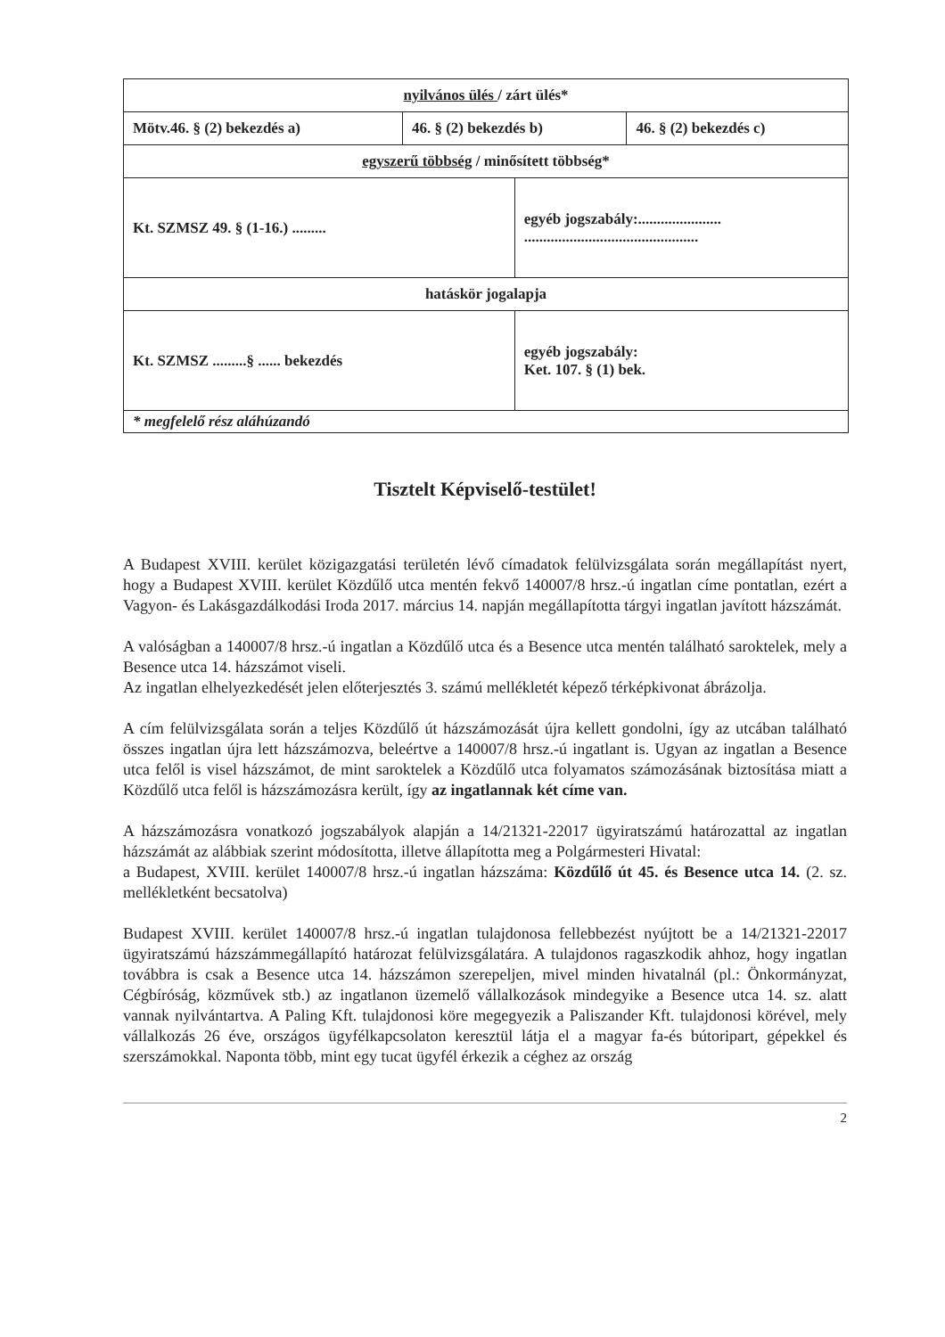| nyilvános ülés / zárt ülés* | | | |
| Mötv.46. § (2) bekezdés a) | 46. § (2) bekezdés b) | | 46. § (2) bekezdés c) |
| egyszerű többség / minősített többség* | | | |
| Kt. SZMSZ 49. § (1-16.) ......... | | egyéb jogszabály:...................... .............................................. | |
| hatáskör jogalapja | | | |
| Kt. SZMSZ .........§ ...... bekezdés | | egyéb jogszabály: Ket. 107. § (1) bek. | |
| * megfelelő rész aláhúzandó | | | |
Tisztelt Képviselő-testület!
A Budapest XVIII. kerület közigazgatási területén lévő címadatok felülvizsgálata során megállapítást nyert, hogy a Budapest XVIII. kerület Közdűlő utca mentén fekvő 140007/8 hrsz.-ú ingatlan címe pontatlan, ezért a Vagyon- és Lakásgazdálkodási Iroda 2017. március 14. napján megállapította tárgyi ingatlan javított házszámát.
A valóságban a 140007/8 hrsz.-ú ingatlan a Közdűlő utca és a Besence utca mentén található saroktelek, mely a Besence utca 14. házszámot viseli.
Az ingatlan elhelyezkedését jelen előterjesztés 3. számú mellékletét képező térképkivonat ábrázolja.
A cím felülvizsgálata során a teljes Közdűlő út házszámozását újra kellett gondolni, így az utcában található összes ingatlan újra lett házszámozva, beleértve a 140007/8 hrsz.-ú ingatlant is. Ugyan az ingatlan a Besence utca felől is visel házszámot, de mint saroktelek a Közdűlő utca folyamatos számozásának biztosítása miatt a Közdűlő utca felől is házszámozásra került, így az ingatlannak két címe van.
A házszámozásra vonatkozó jogszabályok alapján a 14/21321-22017 ügyiratszámú határozattal az ingatlan házszámát az alábbiak szerint módosította, illetve állapította meg a Polgármesteri Hivatal:
a Budapest, XVIII. kerület 140007/8 hrsz.-ú ingatlan házszáma: Közdűlő út 45. és Besence utca 14. (2. sz. mellékletként becsatolva)
Budapest XVIII. kerület 140007/8 hrsz.-ú ingatlan tulajdonosa fellebbezést nyújtott be a 14/21321-22017 ügyiratszámú házszámmegállapító határozat felülvizsgálatára. A tulajdonos ragaszkodik ahhoz, hogy ingatlan továbbra is csak a Besence utca 14. házszámon szerepeljen, mivel minden hivatalnál (pl.: Önkormányzat, Cégbíróság, közművek stb.) az ingatlanon üzemelő vállalkozások mindegyike a Besence utca 14. sz. alatt vannak nyilvántartva. A Paling Kft. tulajdonosi köre megegyezik a Paliszander Kft. tulajdonosi körével, mely vállalkozás 26 éve, országos ügyfélkapcsolaton keresztül látja el a magyar fa-és bútoripart, gépekkel és szerszámokkal. Naponta több, mint egy tucat ügyfél érkezik a céghez az ország
2